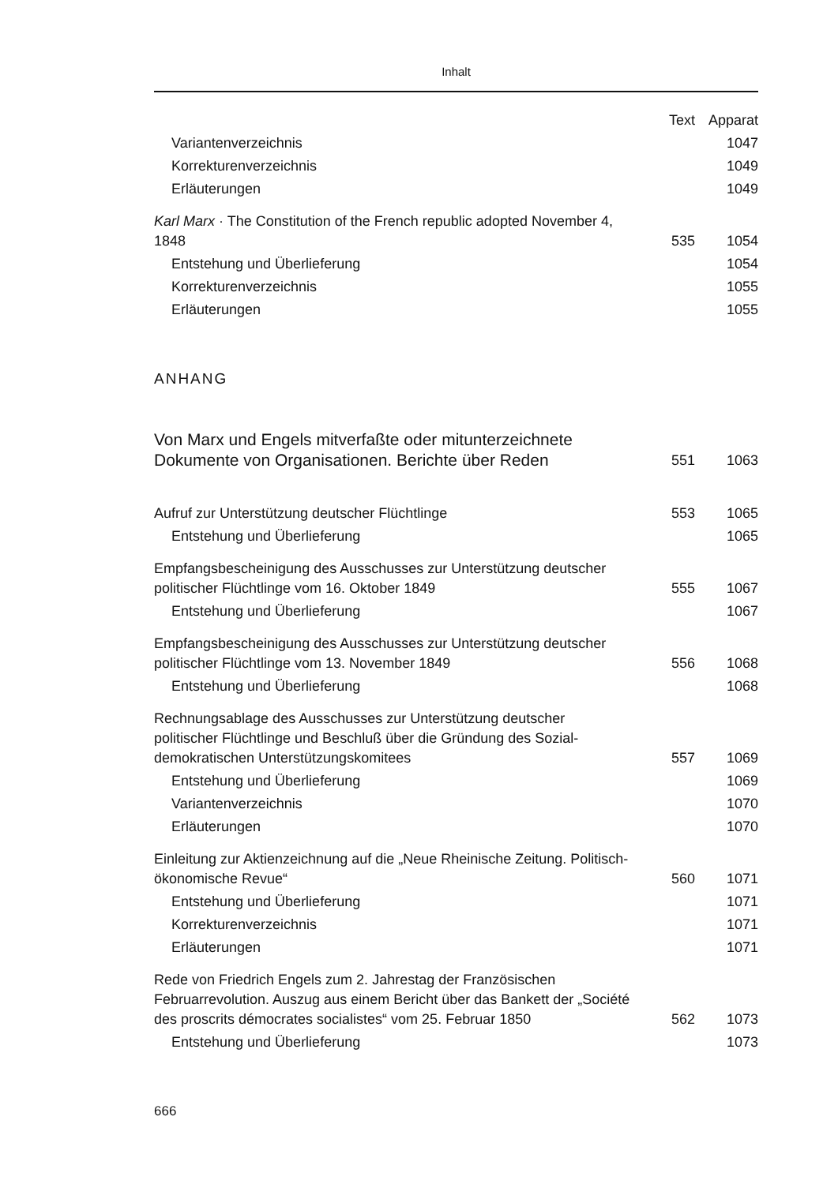Inhalt
| | Text | Apparat |
| --- | --- | --- |
| Variantenverzeichnis | | 1047 |
| Korrekturenverzeichnis | | 1049 |
| Erläuterungen | | 1049 |
| Karl Marx · The Constitution of the French republic adopted November 4, 1848 | 535 | 1054 |
| Entstehung und Überlieferung | | 1054 |
| Korrekturenverzeichnis | | 1055 |
| Erläuterungen | | 1055 |
| ANHANG | | |
| Von Marx und Engels mitverfaßte oder mitunterzeichnete Dokumente von Organisationen. Berichte über Reden | 551 | 1063 |
| Aufruf zur Unterstützung deutscher Flüchtlinge | 553 | 1065 |
| Entstehung und Überlieferung | | 1065 |
| Empfangsbescheinigung des Ausschusses zur Unterstützung deutscher politischer Flüchtlinge vom 16. Oktober 1849 | 555 | 1067 |
| Entstehung und Überlieferung | | 1067 |
| Empfangsbescheinigung des Ausschusses zur Unterstützung deutscher politischer Flüchtlinge vom 13. November 1849 | 556 | 1068 |
| Entstehung und Überlieferung | | 1068 |
| Rechnungsablage des Ausschusses zur Unterstützung deutscher politischer Flüchtlinge und Beschluß über die Gründung des Sozial-demokratischen Unterstützungskomitees | 557 | 1069 |
| Entstehung und Überlieferung | | 1069 |
| Variantenverzeichnis | | 1070 |
| Erläuterungen | | 1070 |
| Einleitung zur Aktienzeichnung auf die „Neue Rheinische Zeitung. Politisch-ökonomische Revue“ | 560 | 1071 |
| Entstehung und Überlieferung | | 1071 |
| Korrekturenverzeichnis | | 1071 |
| Erläuterungen | | 1071 |
| Rede von Friedrich Engels zum 2. Jahrestag der Französischen Februarrevolution. Auszug aus einem Bericht über das Bankett der „Société des proscrits démocrates socialistes“ vom 25. Februar 1850 | 562 | 1073 |
| Entstehung und Überlieferung | | 1073 |
666